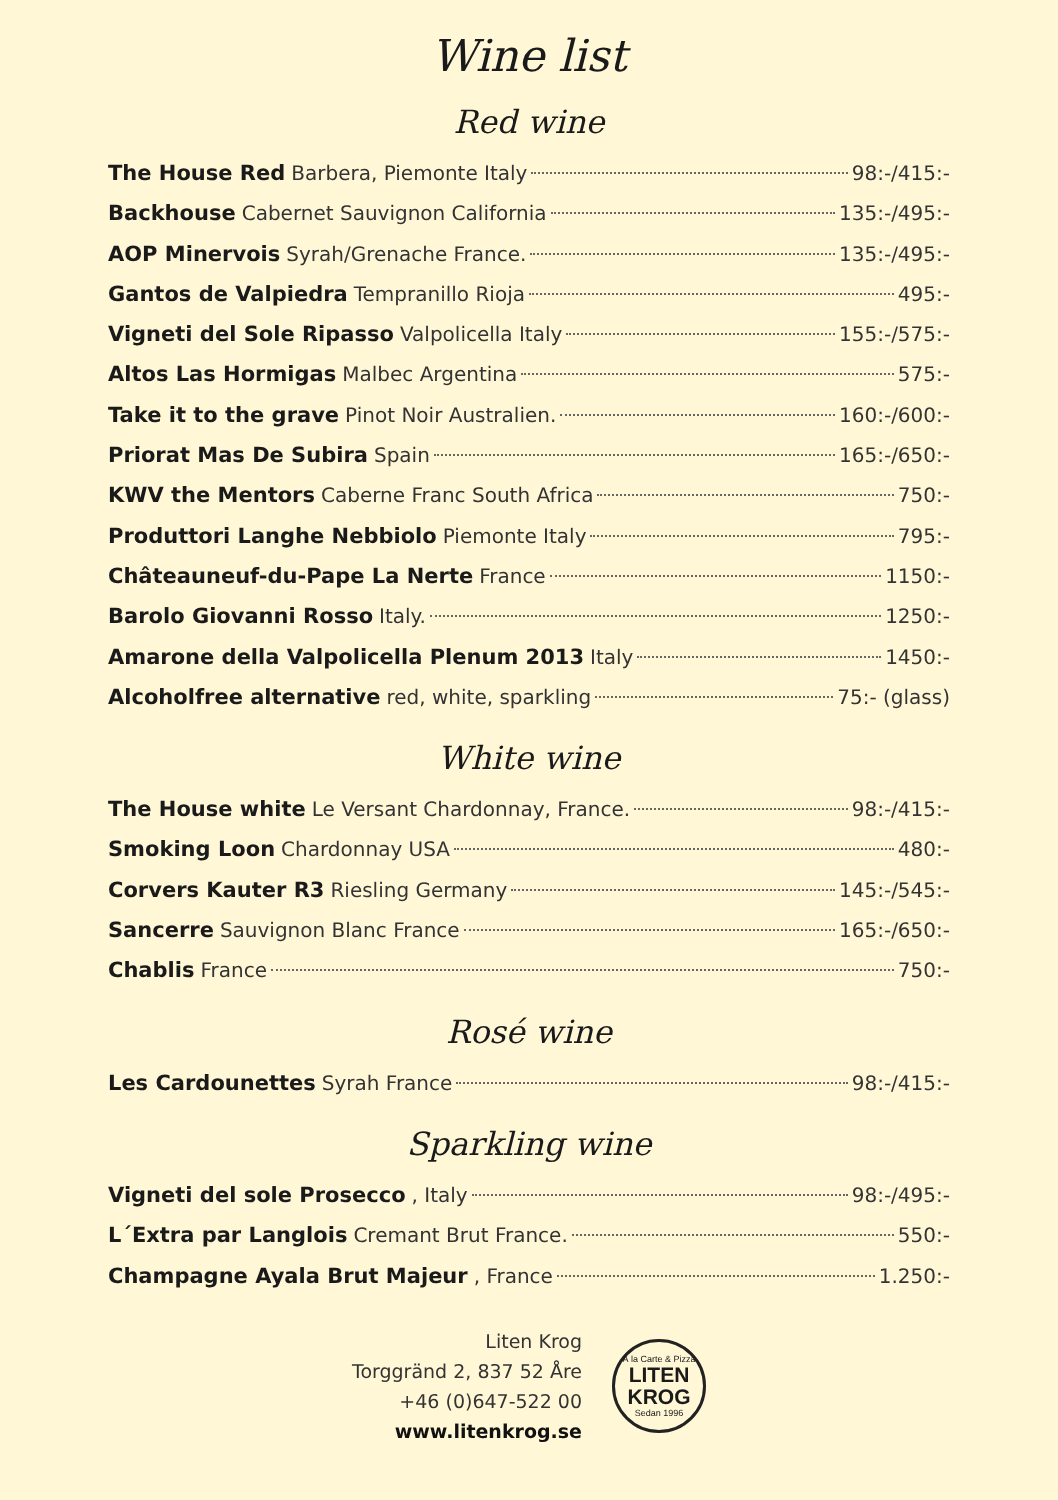Wine list
Red wine
The House Red Barbera, Piemonte Italy 98:-/415:-
Backhouse Cabernet Sauvignon California 135:-/495:-
AOP Minervois Syrah/Grenache France. 135:-/495:-
Gantos de Valpiedra Tempranillo Rioja 495:-
Vigneti del Sole Ripasso Valpolicella Italy 155:-/575:-
Altos Las Hormigas Malbec Argentina 575:-
Take it to the grave Pinot Noir Australien. 160:-/600:-
Priorat Mas De Subira Spain 165:-/650:-
KWV the Mentors Caberne Franc South Africa 750:-
Produttori Langhe Nebbiolo Piemonte Italy 795:-
Châteauneuf-du-Pape La Nerte France 1150:-
Barolo Giovanni Rosso Italy. 1250:-
Amarone della Valpolicella Plenum 2013 Italy 1450:-
Alcoholfree alternative red, white, sparkling 75:- (glass)
White wine
The House white Le Versant Chardonnay, France. 98:-/415:-
Smoking Loon Chardonnay USA 480:-
Corvers Kauter R3 Riesling Germany 145:-/545:-
Sancerre Sauvignon Blanc France 165:-/650:-
Chablis France 750:-
Rosé wine
Les Cardounettes Syrah France 98:-/415:-
Sparkling wine
Vigneti del sole Prosecco, Italy 98:-/495:-
L´Extra par Langlois Cremant Brut France. 550:-
Champagne Ayala Brut Majeur, France 1.250:-
Liten Krog
Torggränd 2, 837 52 Åre
+46 (0)647-522 00
www.litenkrog.se
À la Carte & Pizza
LITEN
KROG
Sedan 1996